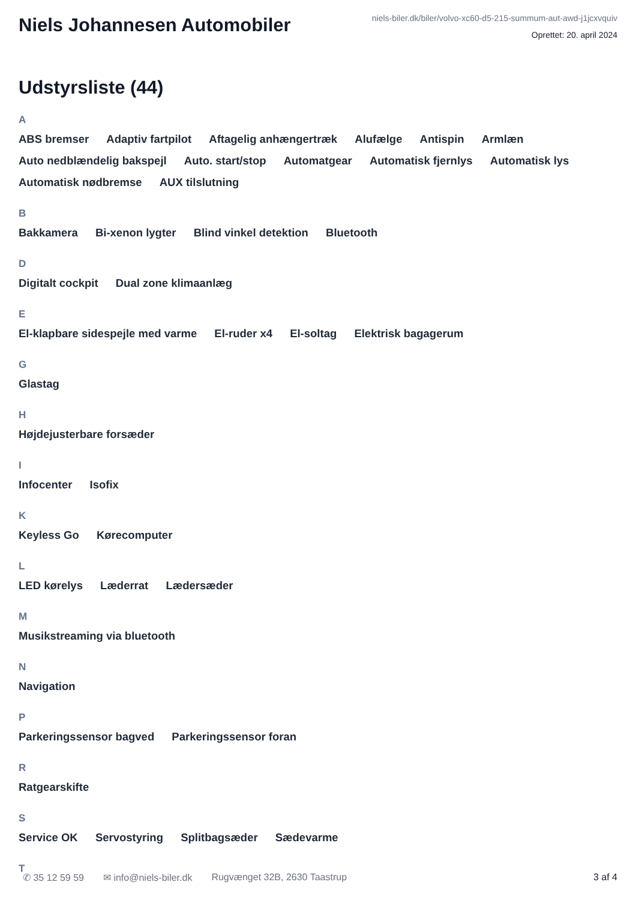Niels Johannesen Automobiler
niels-biler.dk/biler/volvo-xc60-d5-215-summum-aut-awd-j1jcxvquiv
Oprettet: 20. april 2024
Udstyrsliste (44)
A
ABS bremser Adaptiv fartpilot Aftagelig anhængertræk Alufælge Antispin Armlæn Auto nedblændelig bakspejl Auto. start/stop Automatgear Automatisk fjernlys Automatisk lys Automatisk nødbremse AUX tilslutning
B
Bakkamera Bi-xenon lygter Blind vinkel detektion Bluetooth
D
Digitalt cockpit Dual zone klimaanlæg
E
El-klapbare sidespejle med varme El-ruder x4 El-soltag Elektrisk bagagerum
G
Glastag
H
Højdejusterbare forsæder
I
Infocenter Isofix
K
Keyless Go Kørecomputer
L
LED kørelys Læderrat Lædersæder
M
Musikstreaming via bluetooth
N
Navigation
P
Parkeringssensor bagved Parkeringssensor foran
R
Ratgearskifte
S
Service OK Servostyring Splitbagsæder Sædevarme
T
✆ 35 12 59 59 ✉ info@niels-biler.dk Rugvænget 32B, 2630 Taastrup 3 af 4